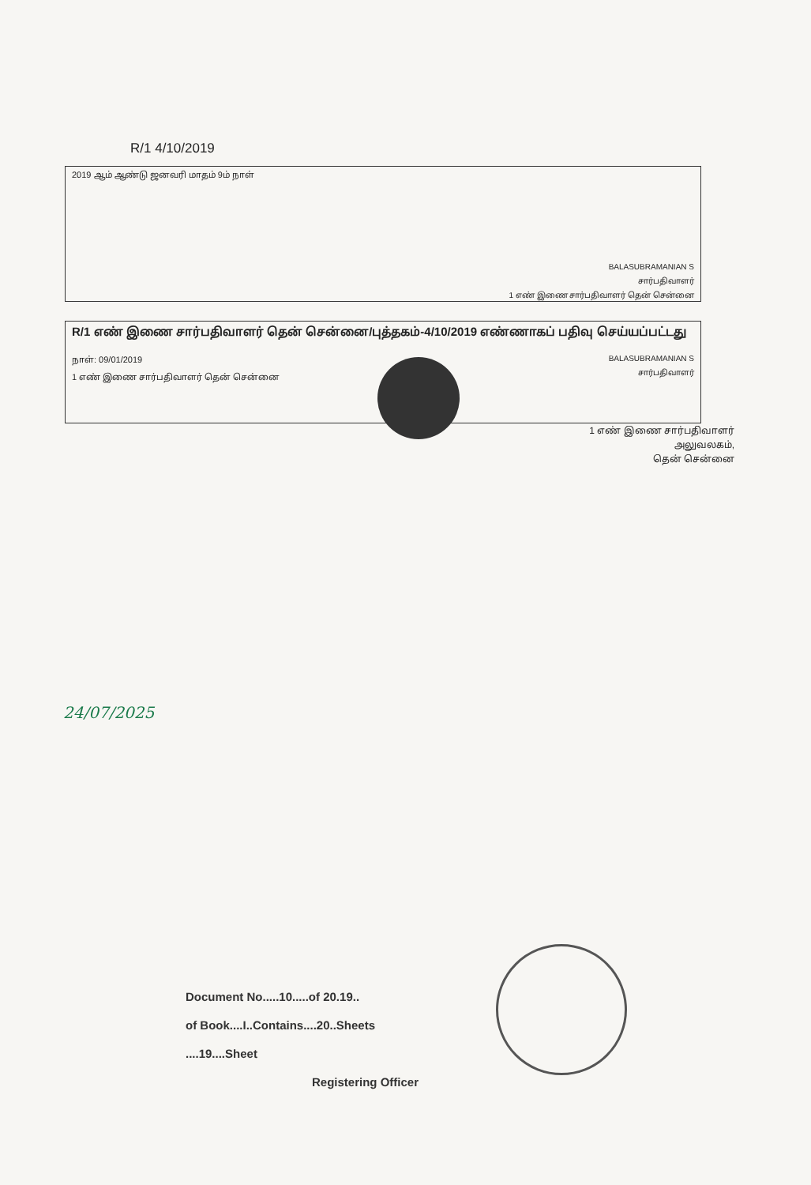R/1 4/10/2019
2019 ஆம் ஆண்டு ஜனவரி மாதம் 9ம் நாள்
BALASUBRAMANIAN S
சார்பதிவாளர்
1 எண் இணை சார்பதிவாளர் தென் சென்னை
R/1 எண் இணை சார்பதிவாளர் தென் சென்னை/புத்தகம்-4/10/2019 எண்ணாகப் பதிவு செய்யப்பட்டது
நாள்: 09/01/2019
1 எண் இணை சார்பதிவாளர் தென் சென்னை
BALASUBRAMANIAN S
சார்பதிவாளர்
1 எண் இணை சார்பதிவாளர்
அலுவலகம்,
தென் சென்னை
24/07/2025
Document No.....10.....of 20.19..
of Book....I..Contains....20..Sheets
....19....Sheet
Registering Officer